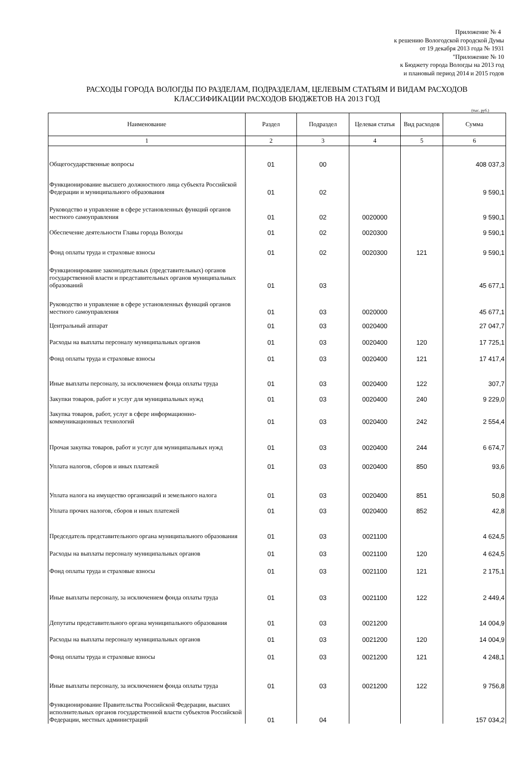Приложение № 4
к решению Вологодской городской Думы
от 19 декабря 2013 года № 1931
"Приложение № 10
к Бюджету города Вологды на 2013 год
и плановый период 2014 и 2015 годов
РАСХОДЫ ГОРОДА ВОЛОГДЫ ПО РАЗДЕЛАМ, ПОДРАЗДЕЛАМ, ЦЕЛЕВЫМ СТАТЬЯМ И ВИДАМ РАСХОДОВ
КЛАССИФИКАЦИИ РАСХОДОВ БЮДЖЕТОВ НА 2013 ГОД
(тыс. руб.)
| Наименование | Раздел | Подраздел | Целевая статья | Вид расходов | Сумма |
| --- | --- | --- | --- | --- | --- |
| 1 | 2 | 3 | 4 | 5 | 6 |
| Общегосударственные вопросы | 01 | 00 | | | 408 037,3 |
| Функционирование высшего должностного лица субъекта Российской Федерации и муниципального образования | 01 | 02 | | | 9 590,1 |
| Руководство и управление в сфере установленных функций органов местного самоуправления | 01 | 02 | 0020000 | | 9 590,1 |
| Обеспечение деятельности Главы города Вологды | 01 | 02 | 0020300 | | 9 590,1 |
| Фонд оплаты труда и страховые взносы | 01 | 02 | 0020300 | 121 | 9 590,1 |
| Функционирование законодательных (представительных) органов государственной власти и представительных органов муниципальных образований | 01 | 03 | | | 45 677,1 |
| Руководство и управление в сфере установленных функций органов местного самоуправления | 01 | 03 | 0020000 | | 45 677,1 |
| Центральный аппарат | 01 | 03 | 0020400 | | 27 047,7 |
| Расходы на выплаты персоналу муниципальных органов | 01 | 03 | 0020400 | 120 | 17 725,1 |
| Фонд оплаты труда и страховые взносы | 01 | 03 | 0020400 | 121 | 17 417,4 |
| Иные выплаты персоналу, за исключением фонда оплаты труда | 01 | 03 | 0020400 | 122 | 307,7 |
| Закупки товаров, работ и услуг для муниципальных нужд | 01 | 03 | 0020400 | 240 | 9 229,0 |
| Закупка товаров, работ, услуг в сфере информационно-коммуникационных технологий | 01 | 03 | 0020400 | 242 | 2 554,4 |
| Прочая закупка товаров, работ и услуг для муниципальных нужд | 01 | 03 | 0020400 | 244 | 6 674,7 |
| Уплата налогов, сборов и иных платежей | 01 | 03 | 0020400 | 850 | 93,6 |
| Уплата налога на имущество организаций и земельного налога | 01 | 03 | 0020400 | 851 | 50,8 |
| Уплата прочих налогов, сборов и иных платежей | 01 | 03 | 0020400 | 852 | 42,8 |
| Председатель представительного органа муниципального образования | 01 | 03 | 0021100 | | 4 624,5 |
| Расходы на выплаты персоналу муниципальных органов | 01 | 03 | 0021100 | 120 | 4 624,5 |
| Фонд оплаты труда и страховые взносы | 01 | 03 | 0021100 | 121 | 2 175,1 |
| Иные выплаты персоналу, за исключением фонда оплаты труда | 01 | 03 | 0021100 | 122 | 2 449,4 |
| Депутаты представительного органа муниципального образования | 01 | 03 | 0021200 | | 14 004,9 |
| Расходы на выплаты персоналу муниципальных органов | 01 | 03 | 0021200 | 120 | 14 004,9 |
| Фонд оплаты труда и страховые взносы | 01 | 03 | 0021200 | 121 | 4 248,1 |
| Иные выплаты персоналу, за исключением фонда оплаты труда | 01 | 03 | 0021200 | 122 | 9 756,8 |
| Функционирование Правительства Российской Федерации, высших исполнительных органов государственной власти субъектов Российской Федерации, местных администраций | 01 | 04 | | | 157 034,2 |